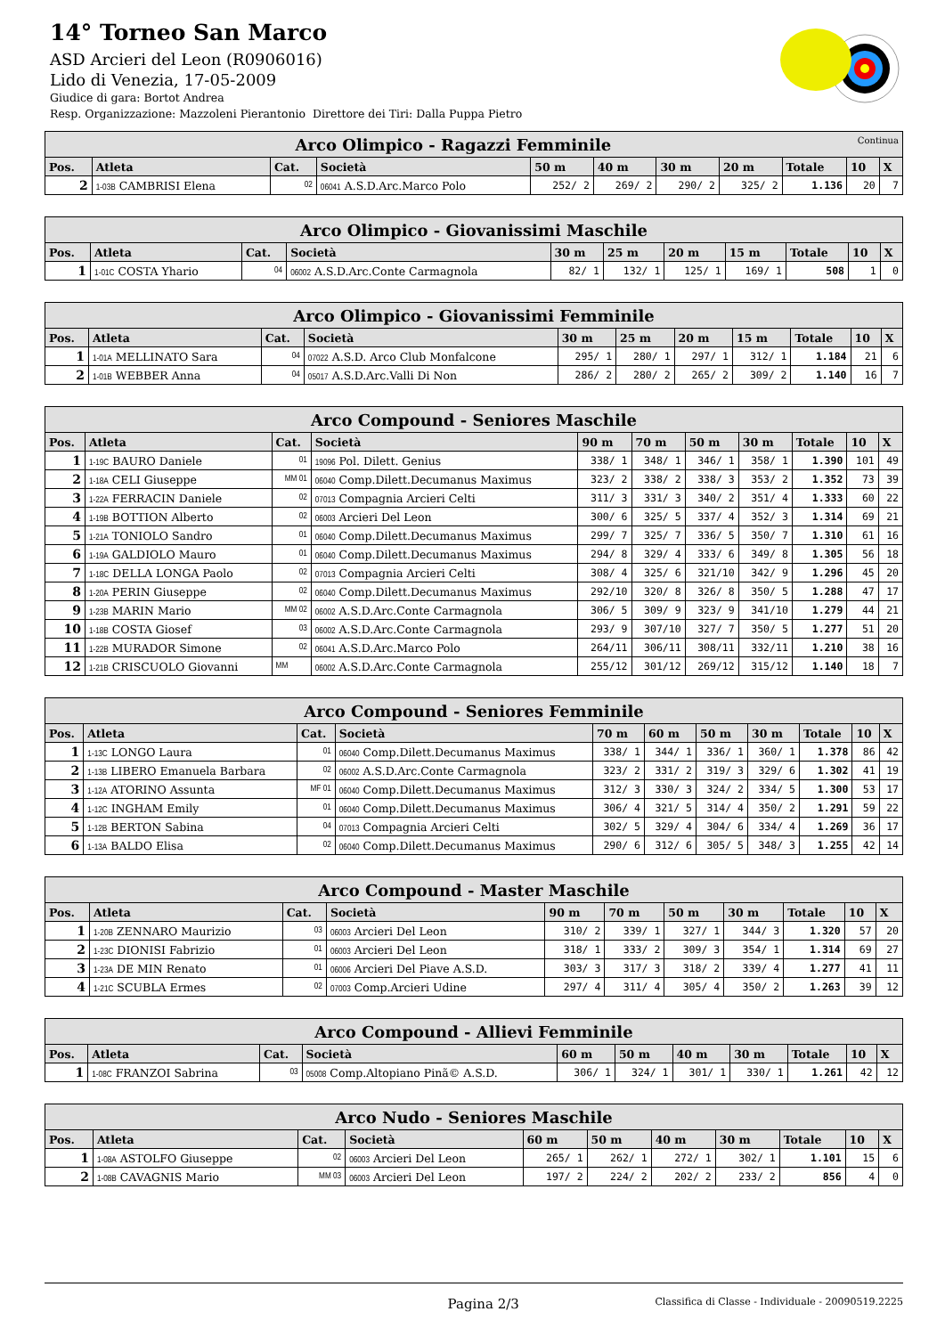14° Torneo San Marco
ASD Arcieri del Leon (R0906016)
Lido di Venezia, 17-05-2009
Giudice di gara: Bortot Andrea
Resp. Organizzazione: Mazzoleni Pierantonio Direttore dei Tiri: Dalla Puppa Pietro
| Arco Olimpico - Ragazzi Femminile Continua | | | | | | | | | | |
| --- | --- | --- | --- | --- | --- | --- | --- | --- | --- | --- |
| Pos. | Atleta | Cat. | Società | 50 m | 40 m | 30 m | 20 m | Totale | 10 | X |
| 2 | 1-03B CAMBRISI Elena | 02 | 06041 A.S.D.Arc.Marco Polo | 252/ 2 | 269/ 2 | 290/ 2 | 325/ 2 | 1.136 | 20 | 7 |
| Arco Olimpico - Giovanissimi Maschile | | | | | | | | | | |
| --- | --- | --- | --- | --- | --- | --- | --- | --- | --- | --- |
| Pos. | Atleta | Cat. | Società | 30 m | 25 m | 20 m | 15 m | Totale | 10 | X |
| 1 | 1-01C COSTA Yhario | 04 | 06002 A.S.D.Arc.Conte Carmagnola | 82/ 1 | 132/ 1 | 125/ 1 | 169/ 1 | 508 | 1 | 0 |
| Arco Olimpico - Giovanissimi Femminile | | | | | | | | | | |
| --- | --- | --- | --- | --- | --- | --- | --- | --- | --- | --- |
| Pos. | Atleta | Cat. | Società | 30 m | 25 m | 20 m | 15 m | Totale | 10 | X |
| 1 | 1-01A MELLINATO Sara | 04 | 07022 A.S.D. Arco Club Monfalcone | 295/ 1 | 280/ 1 | 297/ 1 | 312/ 1 | 1.184 | 21 | 6 |
| 2 | 1-01B WEBBER Anna | 04 | 05017 A.S.D.Arc.Valli Di Non | 286/ 2 | 280/ 2 | 265/ 2 | 309/ 2 | 1.140 | 16 | 7 |
| Arco Compound - Seniores Maschile | | | | | | | | | | |
| --- | --- | --- | --- | --- | --- | --- | --- | --- | --- | --- |
| Pos. | Atleta | Cat. | Società | 90 m | 70 m | 50 m | 30 m | Totale | 10 | X |
| 1 | 1-19C BAURO Daniele | 01 | 19096 Pol. Dilett. Genius | 338/ 1 | 348/ 1 | 346/ 1 | 358/ 1 | 1.390 | 101 | 49 |
| 2 | 1-18A CELI Giuseppe | MM 01 | 06040 Comp.Dilett.Decumanus Maximus | 323/ 2 | 338/ 2 | 338/ 3 | 353/ 2 | 1.352 | 73 | 39 |
| 3 | 1-22A FERRACIN Daniele | 02 | 07013 Compagnia Arcieri Celti | 311/ 3 | 331/ 3 | 340/ 2 | 351/ 4 | 1.333 | 60 | 22 |
| 4 | 1-19B BOTTION Alberto | 02 | 06003 Arcieri Del Leon | 300/ 6 | 325/ 5 | 337/ 4 | 352/ 3 | 1.314 | 69 | 21 |
| 5 | 1-21A TONIOLO Sandro | 01 | 06040 Comp.Dilett.Decumanus Maximus | 299/ 7 | 325/ 7 | 336/ 5 | 350/ 7 | 1.310 | 61 | 16 |
| 6 | 1-19A GALDIOLO Mauro | 01 | 06040 Comp.Dilett.Decumanus Maximus | 294/ 8 | 329/ 4 | 333/ 6 | 349/ 8 | 1.305 | 56 | 18 |
| 7 | 1-18C DELLA LONGA Paolo | 02 | 07013 Compagnia Arcieri Celti | 308/ 4 | 325/ 6 | 321/10 | 342/ 9 | 1.296 | 45 | 20 |
| 8 | 1-20A PERIN Giuseppe | 02 | 06040 Comp.Dilett.Decumanus Maximus | 292/10 | 320/ 8 | 326/ 8 | 350/ 5 | 1.288 | 47 | 17 |
| 9 | 1-23B MARIN Mario | MM 02 | 06002 A.S.D.Arc.Conte Carmagnola | 306/ 5 | 309/ 9 | 323/ 9 | 341/10 | 1.279 | 44 | 21 |
| 10 | 1-18B COSTA Giosef | 03 | 06002 A.S.D.Arc.Conte Carmagnola | 293/ 9 | 307/10 | 327/ 7 | 350/ 5 | 1.277 | 51 | 20 |
| 11 | 1-22B MURADOR Simone | 02 | 06041 A.S.D.Arc.Marco Polo | 264/11 | 306/11 | 308/11 | 332/11 | 1.210 | 38 | 16 |
| 12 | 1-21B CRISCUOLO Giovanni | MM | 06002 A.S.D.Arc.Conte Carmagnola | 255/12 | 301/12 | 269/12 | 315/12 | 1.140 | 18 | 7 |
| Arco Compound - Seniores Femminile | | | | | | | | | | |
| --- | --- | --- | --- | --- | --- | --- | --- | --- | --- | --- |
| Pos. | Atleta | Cat. | Società | 70 m | 60 m | 50 m | 30 m | Totale | 10 | X |
| 1 | 1-13C LONGO Laura | 01 | 06040 Comp.Dilett.Decumanus Maximus | 338/ 1 | 344/ 1 | 336/ 1 | 360/ 1 | 1.378 | 86 | 42 |
| 2 | 1-13B LIBERO Emanuela Barbara | 02 | 06002 A.S.D.Arc.Conte Carmagnola | 323/ 2 | 331/ 2 | 319/ 3 | 329/ 6 | 1.302 | 41 | 19 |
| 3 | 1-12A ATORINO Assunta | MF 01 | 06040 Comp.Dilett.Decumanus Maximus | 312/ 3 | 330/ 3 | 324/ 2 | 334/ 5 | 1.300 | 53 | 17 |
| 4 | 1-12C INGHAM Emily | 01 | 06040 Comp.Dilett.Decumanus Maximus | 306/ 4 | 321/ 5 | 314/ 4 | 350/ 2 | 1.291 | 59 | 22 |
| 5 | 1-12B BERTON Sabina | 04 | 07013 Compagnia Arcieri Celti | 302/ 5 | 329/ 4 | 304/ 6 | 334/ 4 | 1.269 | 36 | 17 |
| 6 | 1-13A BALDO Elisa | 02 | 06040 Comp.Dilett.Decumanus Maximus | 290/ 6 | 312/ 6 | 305/ 5 | 348/ 3 | 1.255 | 42 | 14 |
| Arco Compound - Master Maschile | | | | | | | | | | |
| --- | --- | --- | --- | --- | --- | --- | --- | --- | --- | --- |
| Pos. | Atleta | Cat. | Società | 90 m | 70 m | 50 m | 30 m | Totale | 10 | X |
| 1 | 1-20B ZENNARO Maurizio | 03 | 06003 Arcieri Del Leon | 310/ 2 | 339/ 1 | 327/ 1 | 344/ 3 | 1.320 | 57 | 20 |
| 2 | 1-23C DIONISI Fabrizio | 01 | 06003 Arcieri Del Leon | 318/ 1 | 333/ 2 | 309/ 3 | 354/ 1 | 1.314 | 69 | 27 |
| 3 | 1-23A DE MIN Renato | 01 | 06006 Arcieri Del Piave A.S.D. | 303/ 3 | 317/ 3 | 318/ 2 | 339/ 4 | 1.277 | 41 | 11 |
| 4 | 1-21C SCUBLA Ermes | 02 | 07003 Comp.Arcieri Udine | 297/ 4 | 311/ 4 | 305/ 4 | 350/ 2 | 1.263 | 39 | 12 |
| Arco Compound - Allievi Femminile | | | | | | | | | | |
| --- | --- | --- | --- | --- | --- | --- | --- | --- | --- | --- |
| Pos. | Atleta | Cat. | Società | 60 m | 50 m | 40 m | 30 m | Totale | 10 | X |
| 1 | 1-08C FRANZOI Sabrina | 03 | 05008 Comp.Altopiano Pinã© A.S.D. | 306/ 1 | 324/ 1 | 301/ 1 | 330/ 1 | 1.261 | 42 | 12 |
| Arco Nudo - Seniores Maschile | | | | | | | | | | |
| --- | --- | --- | --- | --- | --- | --- | --- | --- | --- | --- |
| Pos. | Atleta | Cat. | Società | 60 m | 50 m | 40 m | 30 m | Totale | 10 | X |
| 1 | 1-08A ASTOLFO Giuseppe | 02 | 06003 Arcieri Del Leon | 265/ 1 | 262/ 1 | 272/ 1 | 302/ 1 | 1.101 | 15 | 6 |
| 2 | 1-08B CAVAGNIS Mario | MM 03 | 06003 Arcieri Del Leon | 197/ 2 | 224/ 2 | 202/ 2 | 233/ 2 | 856 | 4 | 0 |
Pagina 2/3 Classifica di Classe - Individuale - 20090519.2225